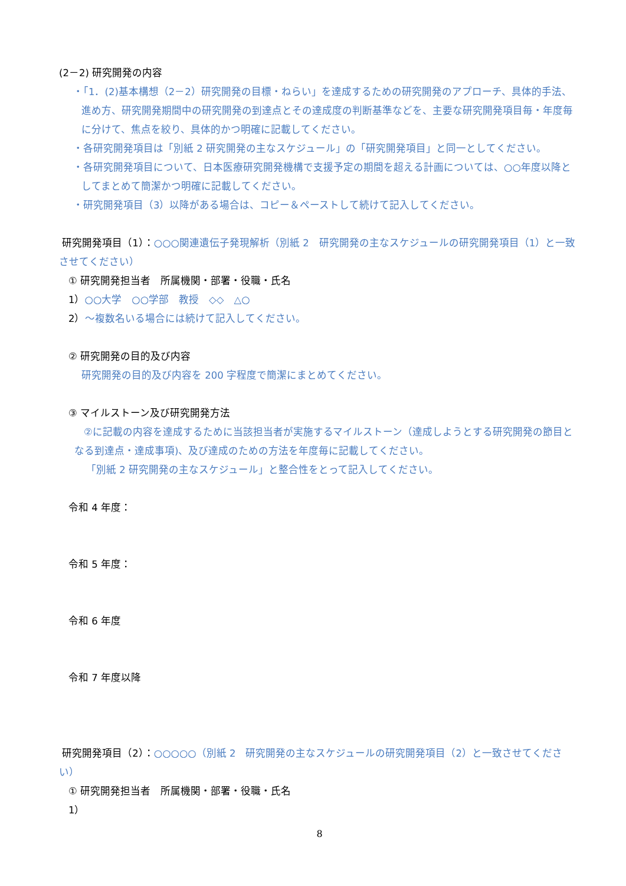(2－2) 研究開発の内容
・「1．(2)基本構想（2－2）研究開発の目標・ねらい」を達成するための研究開発のアプローチ、具体的手法、進め方、研究開発期間中の研究開発の到達点とその達成度の判断基準などを、主要な研究開発項目毎・年度毎に分けて、焦点を絞り、具体的かつ明確に記載してください。
・各研究開発項目は「別紙 2 研究開発の主なスケジュール」の「研究開発項目」と同一としてください。
・各研究開発項目について、日本医療研究開発機構で支援予定の期間を超える計画については、○○年度以降としてまとめて簡潔かつ明確に記載してください。
・研究開発項目（3）以降がある場合は、コピー＆ペーストして続けて記入してください。
研究開発項目（1）：○○○関連遺伝子発現解析（別紙 2　研究開発の主なスケジュールの研究開発項目（1）と一致させてください）
① 研究開発担当者　所属機関・部署・役職・氏名
1）○○大学　○○学部　教授　◇◇　△○
2）～複数名いる場合には続けて記入してください。
② 研究開発の目的及び内容
研究開発の目的及び内容を 200 字程度で簡潔にまとめてください。
③ マイルストーン及び研究開発方法
②に記載の内容を達成するために当該担当者が実施するマイルストーン（達成しようとする研究開発の節目となる到達点・達成事項)、及び達成のための方法を年度毎に記載してください。
「別紙 2 研究開発の主なスケジュール」と整合性をとって記入してください。
令和 4 年度：
令和 5 年度：
令和 6 年度
令和 7 年度以降
研究開発項目（2）：○○○○○（別紙 2　研究開発の主なスケジュールの研究開発項目（2）と一致させてください）
① 研究開発担当者　所属機関・部署・役職・氏名
1）
8